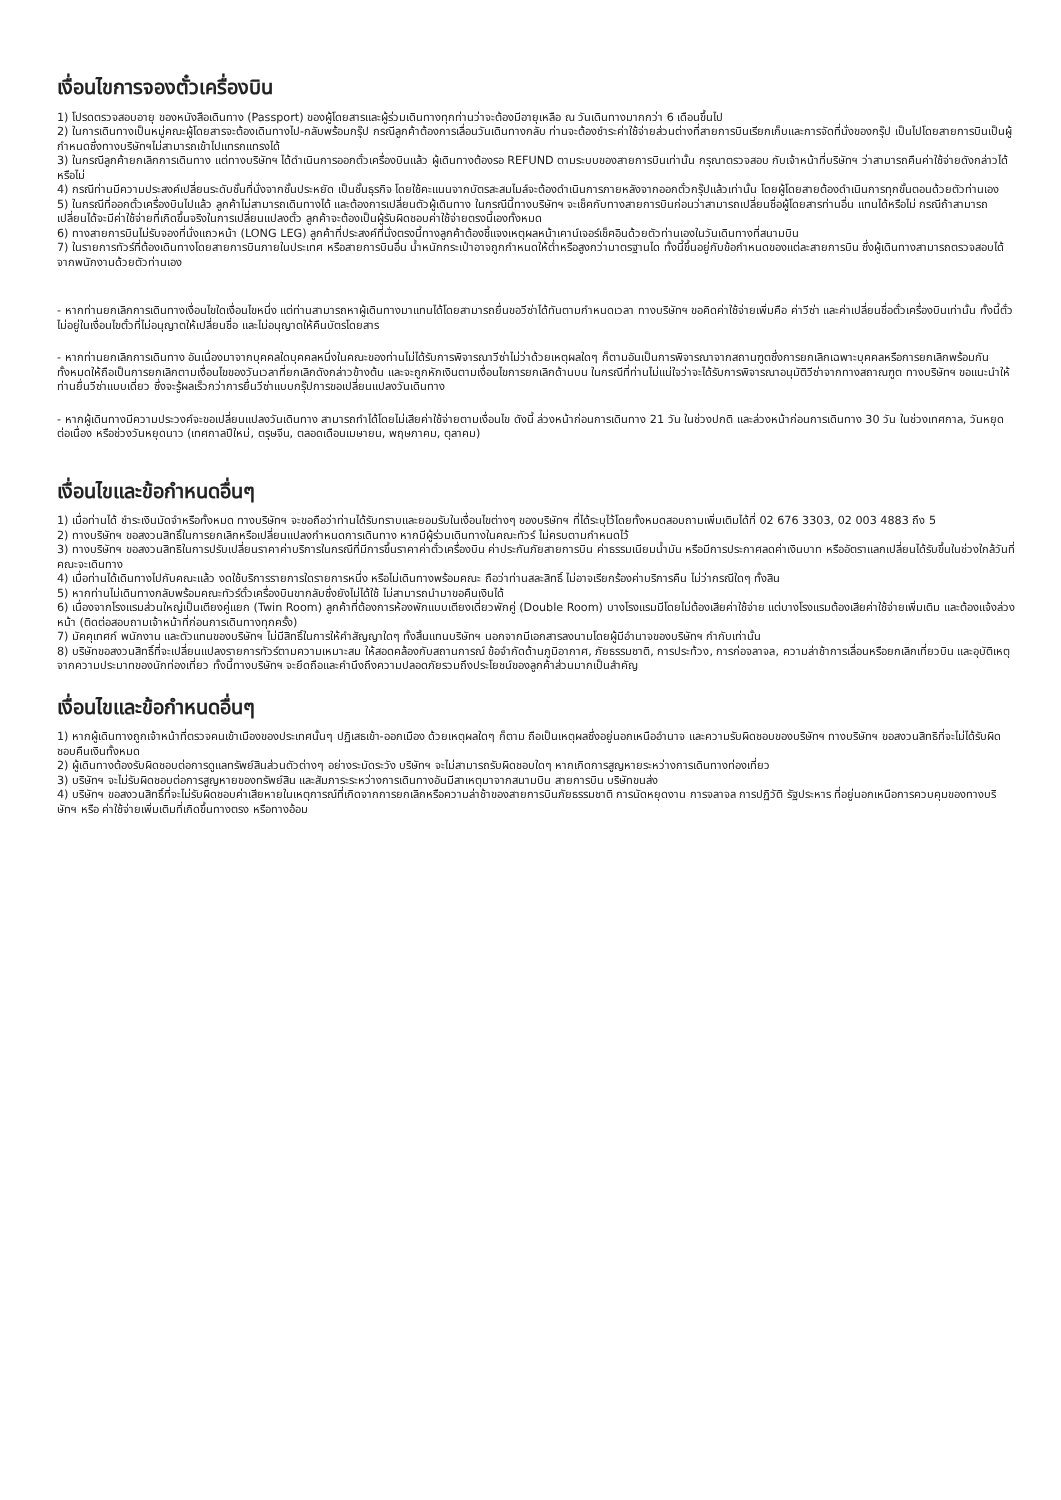เงื่อนไขการจองตั๋วเครื่องบิน
1) โปรดตรวจสอบอายุ ของหนังสือเดินทาง (Passport) ของผู้โดยสารและผู้ร่วมเดินทางทุกท่านว่าจะต้องมีอายุเหลือ ณ วันเดินทางมากกว่า 6 เดือนขึ้นไป
2) ในการเดินทางเป็นหมู่คณะผู้โดยสารจะต้องเดินทางไป-กลับพร้อมกรุ๊ป กรณีลูกค้าต้องการเลื่อนวันเดินทางกลับ ท่านจะต้องชำระค่าใช้จ่ายส่วนต่างที่สายการบินเรียกเก็บและการจัดที่นั่งของกรุ๊ป เป็นไปโดยสายการบินเป็นผู้กำหนดซึ่งทางบริษัทฯไม่สามารถเข้าไปแทรกแทรงได้
3) ในกรณีลูกค้ายกเลิกการเดินทาง แต่ทางบริษัทฯ ได้ดำเนินการออกตั๋วเครื่องบินแล้ว ผู้เดินทางต้องรอ REFUND ตามระบบของสายการบินเท่านั้น กรุณาตรวจสอบ กับเจ้าหน้าที่บริษัทฯ ว่าสามารถคืนค่าใช้จ่ายดังกล่าวได้หรือไม่
4) กรณีท่านมีความประสงค์เปลี่ยนระดับชั้นที่นั่งจากชั้นประหยัด เป็นชั้นธุรกิจ โดยใช้คะแนนจากบัตรสะสมไมล์จะต้องดำเนินการภายหลังจากออกตั๋วกรุ๊ปแล้วเท่านั้น โดยผู้โดยสายต้องดำเนินการทุกขั้นตอนด้วยตัวท่านเอง
5) ในกรณีที่ออกตั๋วเครื่องบินไปแล้ว ลูกค้าไม่สามารถเดินทางได้ และต้องการเปลี่ยนตัวผู้เดินทาง ในกรณีนี้ทางบริษัทฯ จะเช็คกับทางสายการบินก่อนว่าสามารถเปลี่ยนชื่อผู้โดยสารท่านอื่น แทนได้หรือไม่ กรณีถ้าสามารถเปลี่ยนได้จะมีค่าใช้จ่ายที่เกิดขึ้นจริงในการเปลี่ยนแปลงตั๋ว ลูกค้าจะต้องเป็นผู้รับผิดชอบค่าใช้จ่ายตรงนี้เองทั้งหมด
6) ทางสายการบินไม่รับจองที่นั่งแถวหน้า (LONG LEG) ลูกค้าที่ประสงค์ที่นั่งตรงนี้ทางลูกค้าต้องชี้แจงเหตุผลหน้าเคาน์เจอร์เช็คอินด้วยตัวท่านเองในวันเดินทางที่สนามบิน
7) ในรายการทัวร์ที่ต้องเดินทางโดยสายการบินภายในประเทศ หรือสายการบินอื่น น้ำหนักกระเป๋าอาจถูกกำหนดให้ต่ำหรือสูงกว่ามาตรฐานได ทั้งนี้ขึ้นอยู่กับข้อกำหนดของแต่ละสายการบิน ซึ่งผู้เดินทางสามารถตรวจสอบได้จากพนักงานด้วยตัวท่านเอง
- หากท่านยกเลิกการเดินทางเงื่อนไขใดเงื่อนไขหนึ่ง แต่ท่านสามารถหาผู้เดินทางมาแทนได้โดยสามารถยื่นขอวีซ่าได้ทันตามกำหนดเวลา ทางบริษัทฯ ขอคิดค่าใช้จ่ายเพิ่มคือ ค่าวีซ่า และค่าเปลี่ยนชื่อตั๋วเครื่องบินเท่านั้น ทั้งนี้ตั๋วไม่อยู่ในเงื่อนไขตั๋วที่ไม่อนุญาตให้เปลี่ยนชื่อ และไม่อนุญาตให้คืนบัตรโดยสาร
- หากท่านยกเลิกการเดินทาง อันเนื่องมาจากบุคคลใดบุคคลหนึ่งในคณะของท่านไม่ได้รับการพิจารณาวีซ่าไม่ว่าด้วยเหตุผลใดๆ ก็ตามอันเป็นการพิจารณาจากสถานฑูตซึ่งการยกเลิกเฉพาะบุคคลหรือการยกเลิกพร้อมกันทั้งหมดให้ถือเป็นการยกเลิกตามเงื่อนไขของวันเวลาที่ยกเลิกดังกล่าวข้างต้น และจะถูกหักเงินตามเงื่อนไขการยกเลิกด้านบน ในกรณีที่ท่านไม่แน่ใจว่าจะได้รับการพิจารณาอนุมัติวีซ่าจากทางสถาณฑูต ทางบริษัทฯ ขอแนะนำให้ท่านยื่นวีซ่าแบบเดี่ยว ซึ่งจะรู้ผลเร็วกว่าการยื่นวีซ่าแบบกรุ๊ปการขอเปลี่ยนแปลงวันเดินทาง
- หากผู้เดินทางมีความประวงค์จะขอเปลี่ยนแปลงวันเดินทาง สามารถทำได้โดยไม่เสียค่าใช้จ่ายตามเงื่อนไข ดังนี้ ล่วงหน้าก่อนการเดินทาง 21 วัน ในช่วงปกติ และล่วงหน้าก่อนการเดินทาง 30 วัน ในช่วงเทศกาล, วันหยุดต่อเนื่อง หรือช่วงวันหยุดนาว (เทศกาลปีใหม่, ตรุษจีน, ตลอดเดือนเมษายน, พฤษภาคม, ตุลาคม)
เงื่อนไขและข้อกำหนดอื่นๆ
1) เมื่อท่านได้ ชำระเงินมัดจำหรือทั้งหมด ทางบริษัทฯ จะขอถือว่าท่านได้รับทราบและยอมรับในเงื่อนไขต่างๆ ของบริษัทฯ ที่ได้ระบุไว้โดยทั้งหมดสอบถามเพิ่มเติมได้ที่ 02 676 3303, 02 003 4883 ถึง 5
2) ทางบริษัทฯ ขอสงวนสิทธิ์ในการยกเลิกหรือเปลี่ยนแปลงกำหนดการเดินทาง หากมีผู้ร่วมเดินทางในคณะทัวร์ ไม่ครบตามกำหนดไว้
3) ทางบริษัทฯ ขอสงวนสิทธิในการปรับเปลี่ยนราคาค่าบริการในกรณีที่มีการขึ้นราคาค่าตั๋วเครื่องบิน ค่าประกันภัยสายการบิน ค่าธรรมเนียมน้ำมัน หรือมีการประกาศลดค่าเงินบาท หรืออัตราแลกเปลี่ยนได้รับขึ้นในช่วงใกล้วันที่คณะจะเดินทาง
4) เมื่อท่านได้เดินทางไปกับคณะแล้ว งดใช้บริการรายการใดรายการหนึ่ง หรือไม่เดินทางพร้อมคณะ ถือว่าท่านสละสิทธิ์ ไม่อาจเรียกร้องค่าบริการคืน ไม่ว่ากรณีใดๆ ทั้งสิน
5) หากท่านไม่เดินทางกลับพร้อมคณะทัวร์ตั๋วเครื่องบินขากลับซึ่งยังไม่ได้ใช้ ไม่สามารถนำมาขอคืนเงินได้
6) เนื่องจากโรงแรมส่วนใหญ่เป็นเตียงคู่แยก (Twin Room) ลูกค้าที่ต้องการห้องพักแบบเตียงเดี่ยวพักคู่ (Double Room) บางโรงแรมมีโดยไม่ต้องเสียค่าใช้จ่าย แต่บางโรงแรมต้องเสียค่าใช้จ่ายเพิ่มเติม และต้องแจ้งล่วงหน้า (ติดต่อสอบถามเจ้าหน้าที่ก่อนการเดินทางทุกครั้ง)
7) มัคคุเทศก์ พนักงาน และตัวแทนของบริษัทฯ ไม่มีสิทธิ์ในการให้คำสัญญาใดๆ ทั้งสิ้นแทนบริษัทฯ นอกจากมีเอกสารลงนามโดยผู้มีอำนาจของบริษัทฯ กำกับเท่านั้น
8) บริษัทขอสงวนสิทธิ์ที่จะเปลี่ยนแปลงรายการทัวร์ตามความเหมาะสม ให้สอดคล้องกับสถานการณ์ ข้อจำกัดด้านภูมิอากาศ, ภัยธรรมชาติ, การประท้วง, การก่อจลาจล, ความล่าช้าการเลื่อนหรือยกเลิกเที่ยวบิน และอุบัติเหตุจากความประมาทของนักท่องเที่ยว ทั้งนี้ทางบริษัทฯ จะยึดถือและคำนึงถึงความปลอดภัยรวมถึงประโยชน์ของลูกค้าส่วนมากเป็นสำคัญ
เงื่อนไขและข้อกำหนดอื่นๆ
1) หากผู้เดินทางถูกเจ้าหน้าที่ตรวจคนเข้าเมืองของประเทศนั้นๆ ปฏิเสธเข้า-ออกเมือง ด้วยเหตุผลใดๆ ก็ตาม ถือเป็นเหตุผลซึ่งอยู่นอกเหนืออำนาจ และความรับผิดชอบของบริษัทฯ ทางบริษัทฯ ขอสงวนสิทธิที่จะไม่ได้รับผิดชอบคืนเงินทั้งหมด
2) ผู้เดินทางต้องรับผิดชอบต่อการดูแลทรัพย์สินส่วนตัวต่างๆ อย่างระมัดระวัง บริษัทฯ จะไม่สามารถรับผิดชอบใดๆ หากเกิดการสูญหายระหว่างการเดินทางท่องเที่ยว
3) บริษัทฯ จะไม่รับผิดชอบต่อการสูญหายของทรัพย์สิน และสัมภาระระหว่างการเดินทางอันมีสาเหตุมาจากสนามบิน สายการบิน บริษัทขนส่ง
4) บริษัทฯ ขอสงวนสิทธิ์ที่จะไม่รับผิดชอบค่าเสียหายในเหตุการณ์ที่เกิดจากการยกเลิกหรือความล่าช้าของสายการบินภัยธรรมชาติ การนัดหยุดงาน การจลาจล การปฏิวัติ รัฐประหาร ที่อยู่นอกเหนือการควบคุมของทางบริษัทฯ หรือ ค่าใช้จ่ายเพิ่มเติมที่เกิดขึ้นทางตรง หรือทางอ้อม